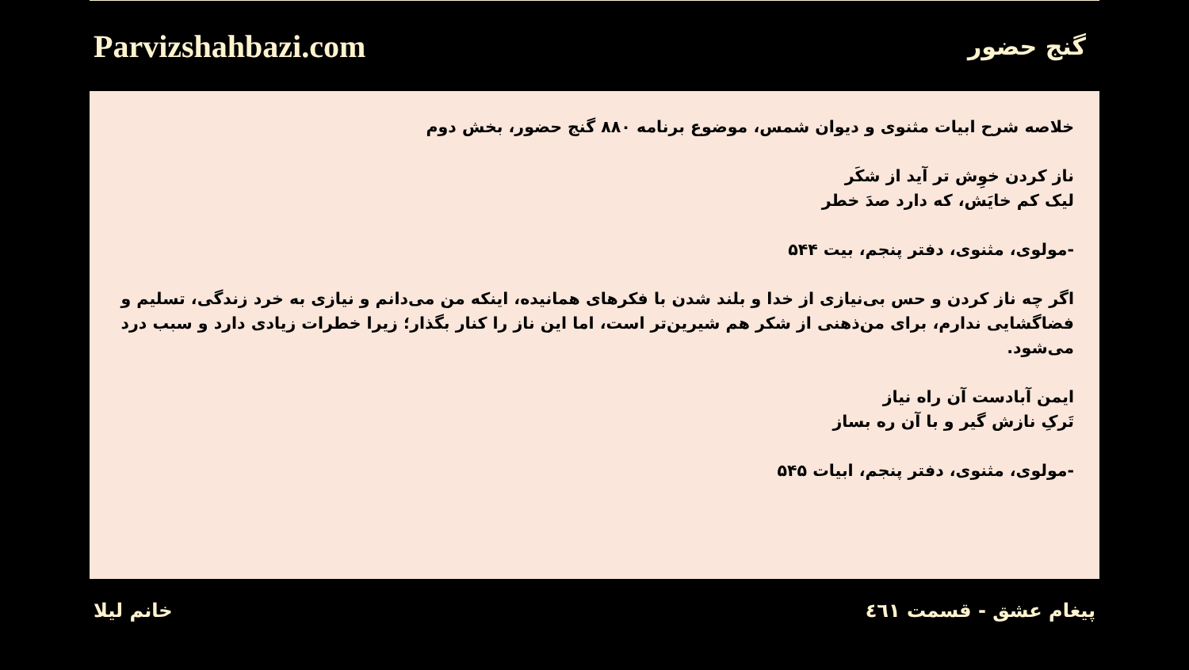Parvizshahbazi.com
گنج حضور
خلاصه شرح ابیات مثنوی و دیوان شمس، موضوع برنامه ۸۸۰ گنج حضور، بخش دوم
ناز کردن خوِش تر آید از شکَر
لیک کم خایَش، که دارد صدَ خطر
-مولوی، مثنوی، دفتر پنجم، بیت ۵۴۴
اگر چه ناز کردن و حس بی‌نیازی از خدا و بلند شدن با فکرهای همانیده، اینکه من می‌دانم و نیازی به خرد زندگی، تسلیم و فضاگشایی ندارم، برای من‌ذهنی از شکر هم شیرین‌تر است، اما این ناز را کنار بگذار؛ زیرا خطرات زیادی دارد و سبب درد می‌شود.
ایمن آبادست آن راه نیاز
تَرکِ نازش گیر و با آن ره بساز
-مولوی، مثنوی، دفتر پنجم، ابیات ۵۴۵
خانم لیلا پیغام عشق - قسمت ٤٦١